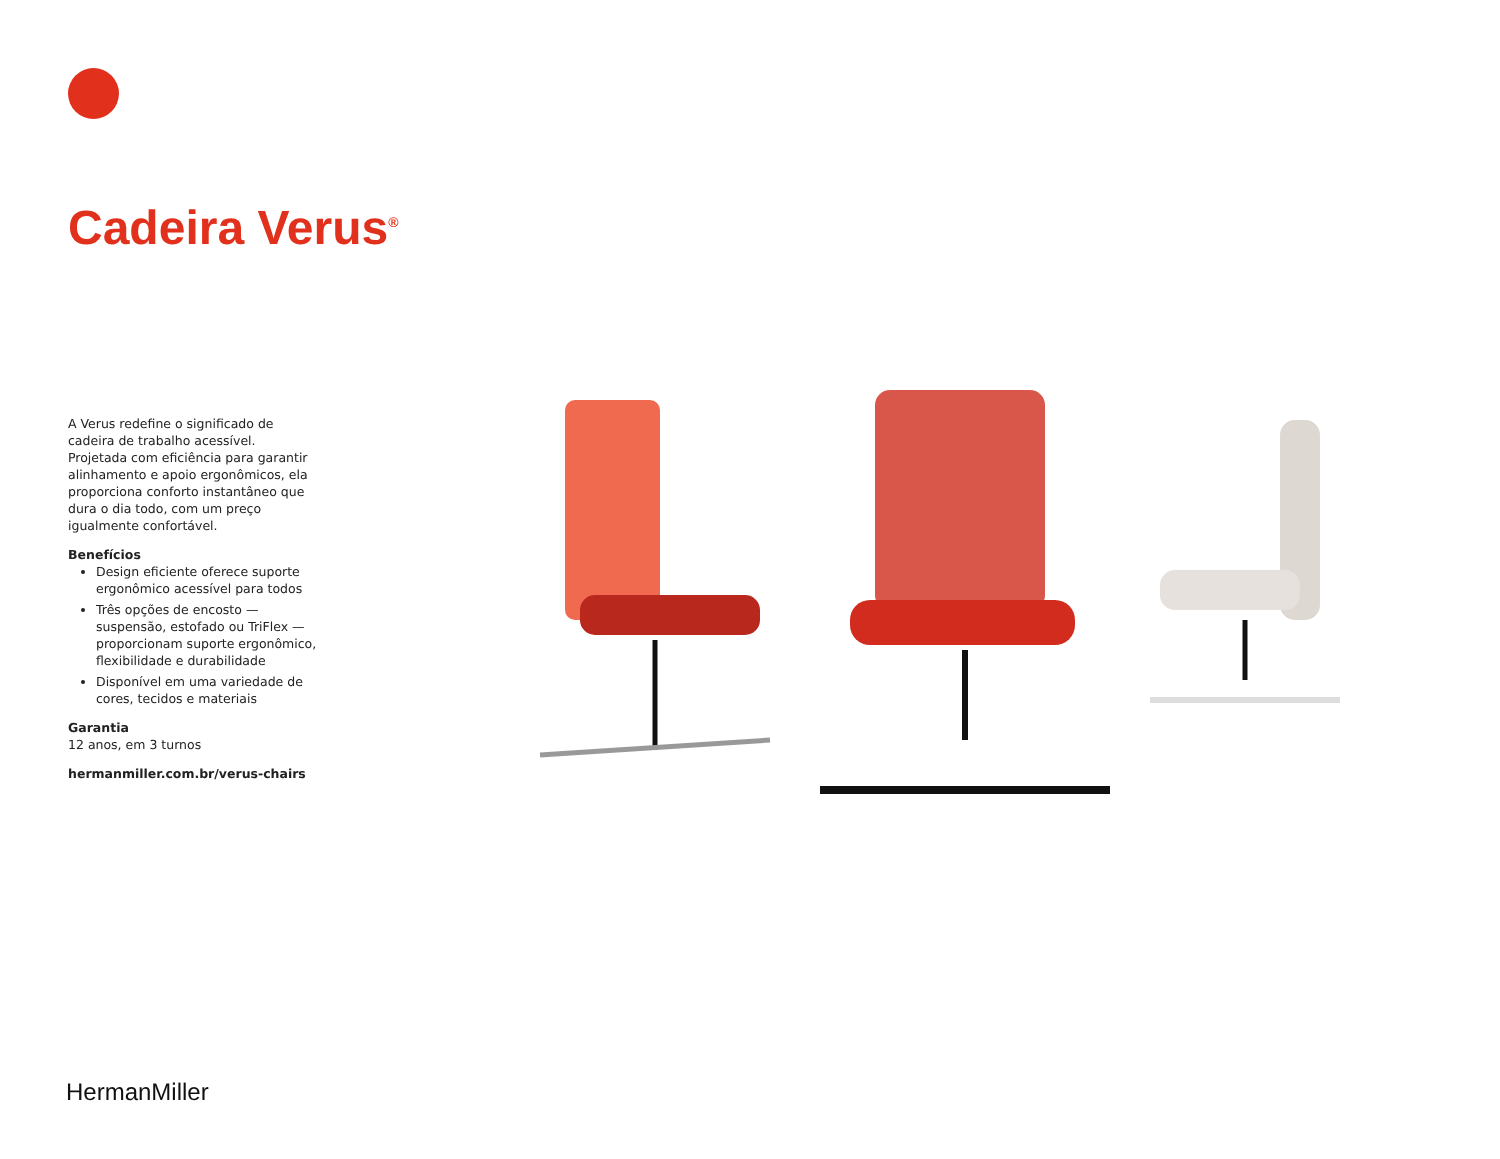Cadeira Verus<sup>®</sup>
A Verus redefine o significado de cadeira de trabalho acessível. Projetada com eficiência para garantir alinhamento e apoio ergonômicos, ela proporciona conforto instantâneo que dura o dia todo, com um preço igualmente confortável.
Benefícios
Design eficiente oferece suporte ergonômico acessível para todos
Três opções de encosto — suspensão, estofado ou TriFlex — proporcionam suporte ergonômico, flexibilidade e durabilidade
Disponível em uma variedade de cores, tecidos e materiais
Garantia
12 anos, em 3 turnos
hermanmiller.com.br/verus-chairs
HermanMiller